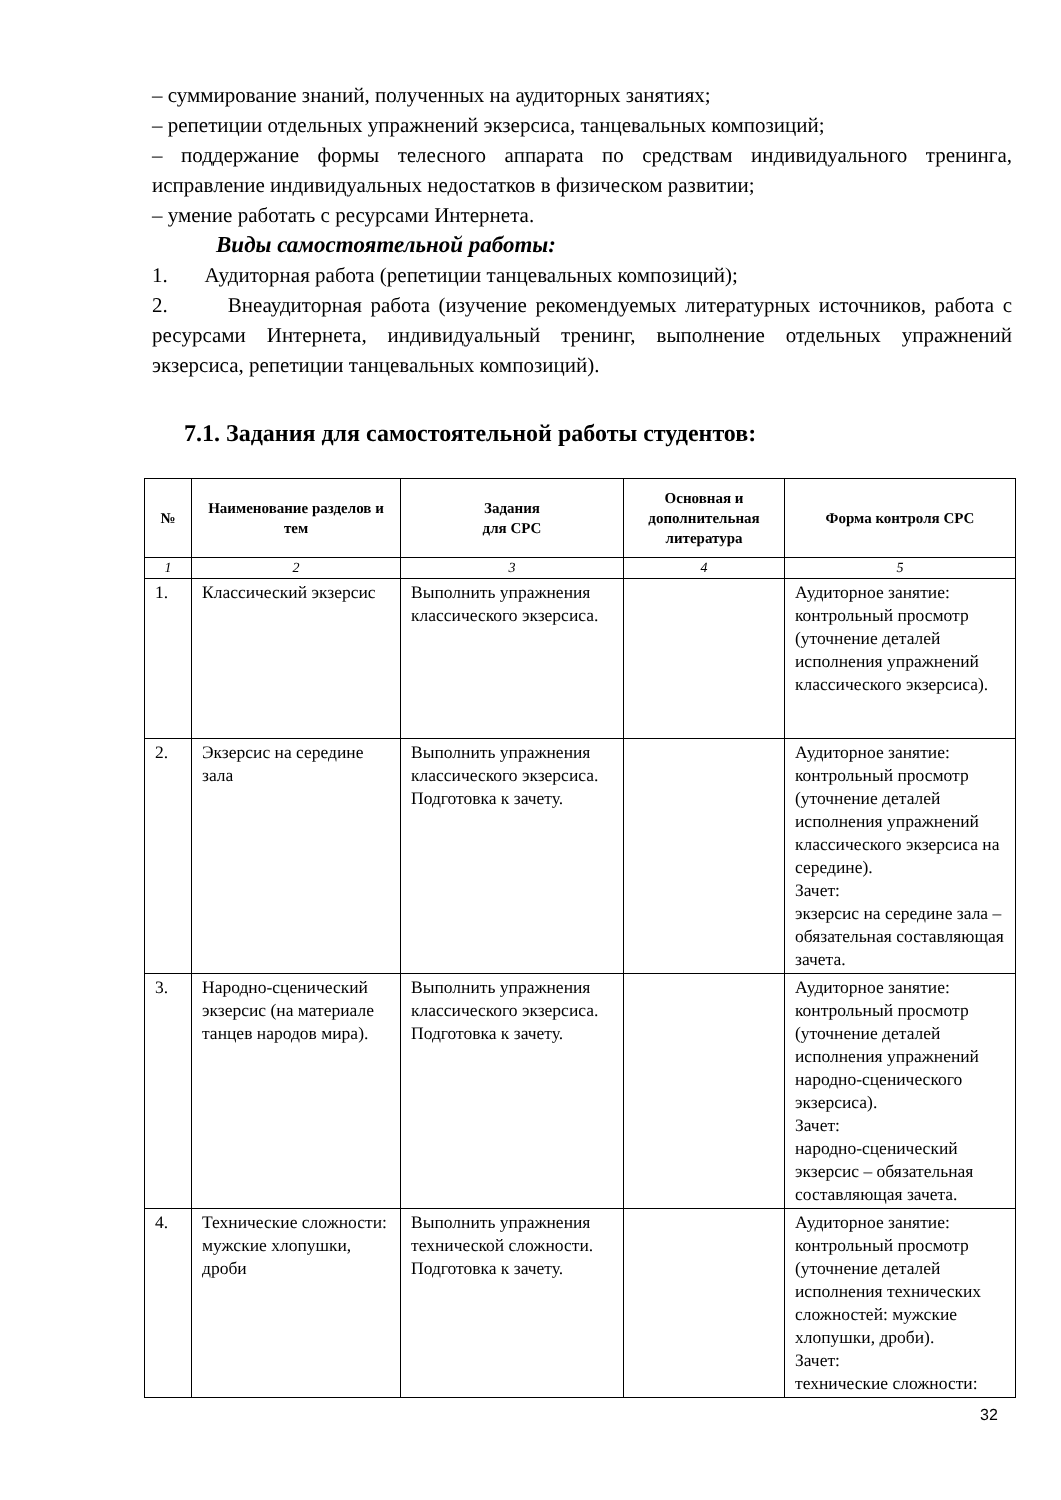– суммирование знаний, полученных на аудиторных занятиях;
– репетиции отдельных упражнений экзерсиса, танцевальных композиций;
– поддержание формы телесного аппарата по средствам индивидуального тренинга, исправление индивидуальных недостатков в физическом развитии;
– умение работать с ресурсами Интернета.
Виды самостоятельной работы:
1. Аудиторная работа (репетиции танцевальных композиций);
2. Внеаудиторная работа (изучение рекомендуемых литературных источников, работа с ресурсами Интернета, индивидуальный тренинг, выполнение отдельных упражнений экзерсиса, репетиции танцевальных композиций).
7.1. Задания для самостоятельной работы студентов:
| № | Наименование разделов и тем | Задания для СРС | Основная и дополнительная литература | Форма контроля СРС |
| --- | --- | --- | --- | --- |
| 1 | 2 | 3 | 4 | 5 |
| 1. | Классический экзерсис | Выполнить упражнения классического экзерсиса. | | Аудиторное занятие: контрольный просмотр (уточнение деталей исполнения упражнений классического экзерсиса). |
| 2. | Экзерсис на середине зала | Выполнить упражнения классического экзерсиса. Подготовка к зачету. | | Аудиторное занятие: контрольный просмотр (уточнение деталей исполнения упражнений классического экзерсиса на середине). Зачет: экзерсис на середине зала – обязательная составляющая зачета. |
| 3. | Народно-сценический экзерсис (на материале танцев народов мира). | Выполнить упражнения классического экзерсиса. Подготовка к зачету. | | Аудиторное занятие: контрольный просмотр (уточнение деталей исполнения упражнений народно-сценического экзерсиса). Зачет: народно-сценический экзерсис – обязательная составляющая зачета. |
| 4. | Технические сложности: мужские хлопушки, дроби | Выполнить упражнения технической сложности. Подготовка к зачету. | | Аудиторное занятие: контрольный просмотр (уточнение деталей исполнения технических сложностей: мужские хлопушки, дроби). Зачет: технические сложности: |
32